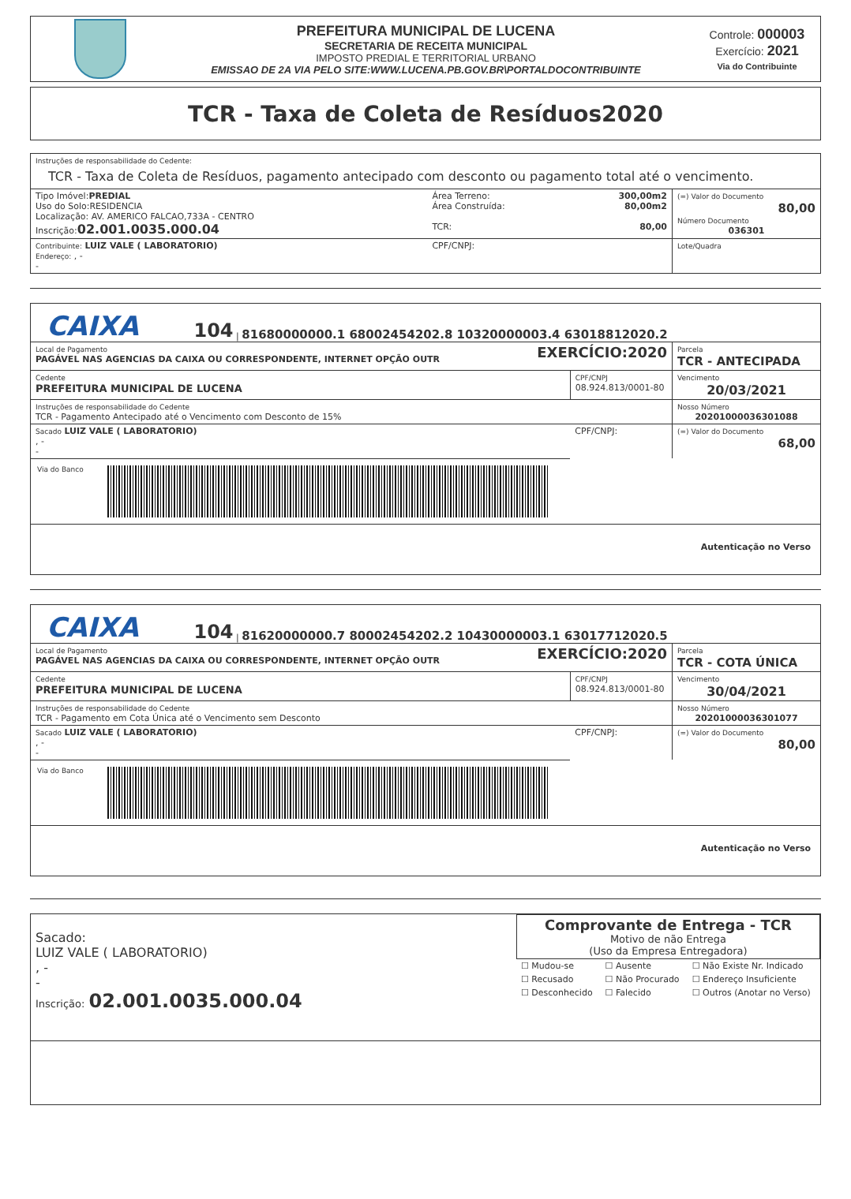PREFEITURA MUNICIPAL DE LUCENA
SECRETARIA DE RECEITA MUNICIPAL
IMPOSTO PREDIAL E TERRITORIAL URBANO
EMISSAO DE 2A VIA PELO SITE:WWW.LUCENA.PB.GOV.BR\PORTALDOCONTRIBUINTE
Controle: 000003
Exercício: 2021
Via do Contribuinte
TCR - Taxa de Coleta de Resíduos2020
| Instruções de responsabilidade do Cedente: TCR - Taxa de Coleta de Resíduos, pagamento antecipado com desconto ou pagamento total até o vencimento. | | | |
| Tipo Imóvel: PREDIAL Uso do Solo:RESIDENCIA Localização: AV. AMERICO FALCAO,733A - CENTRO Inscrição: 02.001.0035.000.04 | Área Terreno: Área Construída: TCR: | 300,00m2 80,00m2 80,00 | (=) Valor do Documento 80,00 Número Documento 036301 |
| Contribuinte: LUIZ VALE ( LABORATORIO) Endereço: , - - | CPF/CNPJ: | | Lote/Quadra |
CAIXA 104 | 81680000000.1 68002454202.8 10320000003.4 63018812020.2
| Local de Pagamento EXERCÍCIO:2020 PAGÁVEL NAS AGENCIAS DA CAIXA OU CORRESPONDENTE, INTERNET OPÇÃO OUTR | | Parcela TCR - ANTECIPADA |
| Cedente PREFEITURA MUNICIPAL DE LUCENA | CPF/CNPJ 08.924.813/0001-80 | Vencimento 20/03/2021 |
| Instruções de responsabilidade do Cedente TCR - Pagamento Antecipado até o Vencimento com Desconto de 15% | | Nosso Número 20201000036301088 |
| Sacado LUIZ VALE ( LABORATORIO) , - - | CPF/CNPJ: | (=) Valor do Documento 68,00 |
| Via do Banco | | |
| Autenticação no Verso | | |
CAIXA 104 | 81620000000.7 80002454202.2 10430000003.1 63017712020.5
| Local de Pagamento EXERCÍCIO:2020 PAGÁVEL NAS AGENCIAS DA CAIXA OU CORRESPONDENTE, INTERNET OPÇÃO OUTR | | Parcela TCR - COTA ÚNICA |
| Cedente PREFEITURA MUNICIPAL DE LUCENA | CPF/CNPJ 08.924.813/0001-80 | Vencimento 30/04/2021 |
| Instruções de responsabilidade do Cedente TCR - Pagamento em Cota Única até o Vencimento sem Desconto | | Nosso Número 20201000036301077 |
| Sacado LUIZ VALE ( LABORATORIO) , - - | CPF/CNPJ: | (=) Valor do Documento 80,00 |
| Via do Banco | | |
| Autenticação no Verso | | |
Sacado:
LUIZ VALE ( LABORATORIO)
, -
-
Inscrição: 02.001.0035.000.04
Comprovante de Entrega - TCR
Motivo de não Entrega
(Uso da Empresa Entregadora)
| ☐ Mudou-se | ☐ Ausente | ☐ Não Existe Nr. Indicado |
| ☐ Recusado | ☐ Não Procurado | ☐ Endereço Insuficiente |
| ☐ Desconhecido | ☐ Falecido | ☐ Outros (Anotar no Verso) |